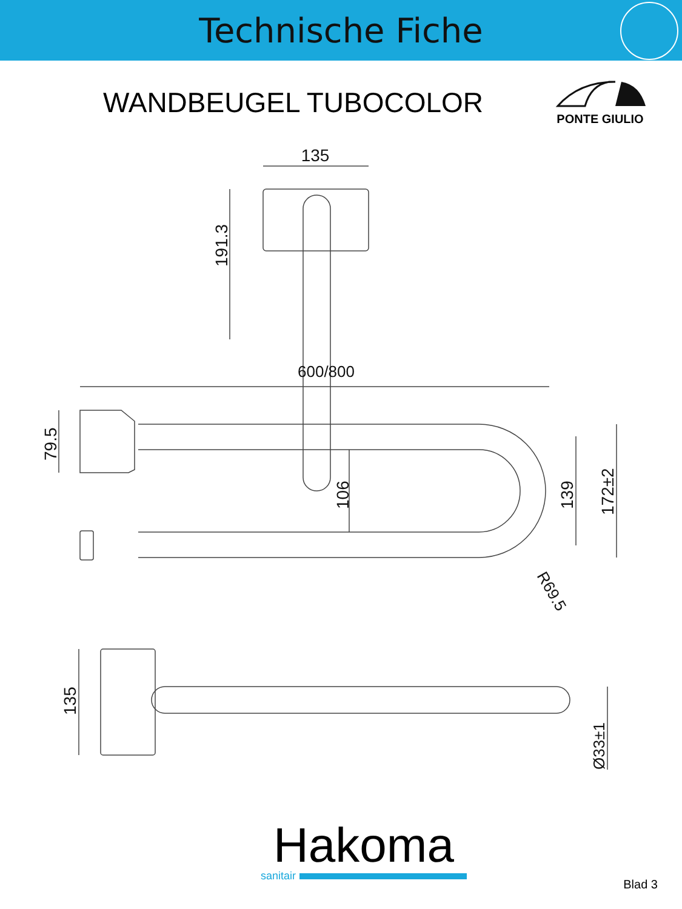Technische Fiche
WANDBEUGEL TUBOCOLOR
PONTE GIULIO
135
191.3
600/800
106
139
172±2
79.5
R69.5
135
Ø33±1
Hakoma
sanitair
Blad 3